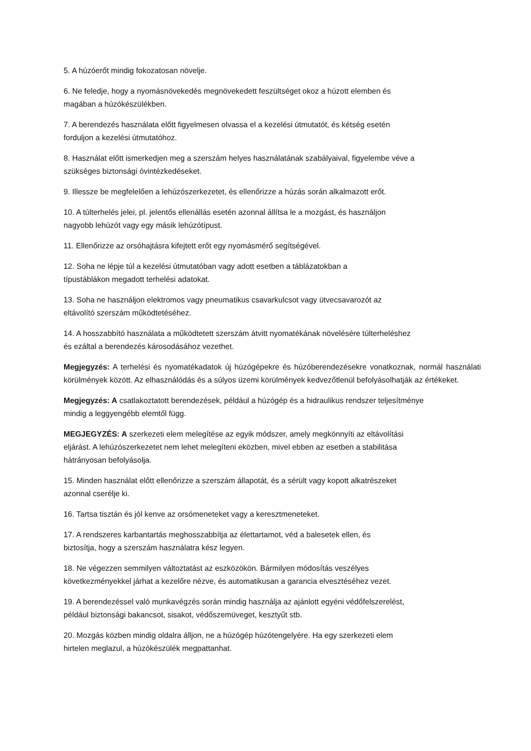5. A húzóerőt mindig fokozatosan növelje.
6. Ne feledje, hogy a nyomásnövekedés megnövekedett feszültséget okoz a húzott elemben és
magában a húzókészülékben.
7. A berendezés használata előtt figyelmesen olvassa el a kezelési útmutatót, és kétség esetén
forduljon a kezelési útmutatóhoz.
8. Használat előtt ismerkedjen meg a szerszám helyes használatának szabályaival, figyelembe véve a
szükséges biztonsági óvintézkedéseket.
9. Illessze be megfelelően a lehúzószerkezetet, és ellenőrizze a húzás során alkalmazott erőt.
10. A túlterhelés jelei, pl. jelentős ellenállás esetén azonnal állítsa le a mozgást, és használjon
nagyobb lehúzót vagy egy másik lehúzótípust.
11. Ellenőrizze az orsóhajtásra kifejtett erőt egy nyomásmérő segítségével.
12. Soha ne lépje túl a kezelési útmutatóban vagy adott esetben a táblázatokban a
típustáblákon megadott terhelési adatokat.
13. Soha ne használjon elektromos vagy pneumatikus csavarkulcsot vagy ütvecsavarozót az
eltávolító szerszám működtetéséhez.
14. A hosszabbító használata a működtetett szerszám átvitt nyomatékának növelésére túlterheléshez
és ezáltal a berendezés károsodásához vezethet.
Megjegyzés: A terhelési és nyomatékadatok új húzógépekre és húzóberendezésekre vonatkoznak, normál használati körülmények között. Az elhasználódás és a súlyos üzemi körülmények kedvezőtlenül befolyásolhatják az értékeket.
Megjegyzés: A csatlakoztatott berendezések, például a húzógép és a hidraulikus rendszer teljesítménye
mindig a leggyengébb elemtől függ.
MEGJEGYZÉS: A szerkezeti elem melegítése az egyik módszer, amely megkönnyíti az eltávolítási
eljárást. A lehúzószerkezetet nem lehet melegíteni eközben, mivel ebben az esetben a stabilitása
hátrányosan befolyásolja.
15. Minden használat előtt ellenőrizze a szerszám állapotát, és a sérült vagy kopott alkatrészeket
azonnal cserélje ki.
16. Tartsa tisztán és jól kenve az orsómeneteket vagy a keresztmeneteket.
17. A rendszeres karbantartás meghosszabbítja az élettartamot, véd a balesetek ellen, és
biztosítja, hogy a szerszám használatra kész legyen.
18. Ne végezzen semmilyen változtatást az eszközökön. Bármilyen módosítás veszélyes
következményekkel járhat a kezelőre nézve, és automatikusan a garancia elvesztéséhez vezet.
19. A berendezéssel való munkavégzés során mindig használja az ajánlott egyéni védőfelszerelést,
például biztonsági bakancsot, sisakot, védőszemüveget, kesztyűt stb.
20. Mozgás közben mindig oldalra álljon, ne a húzógép húzótengelyére. Ha egy szerkezeti elem
hirtelen meglazul, a húzókészülék megpattanhat.